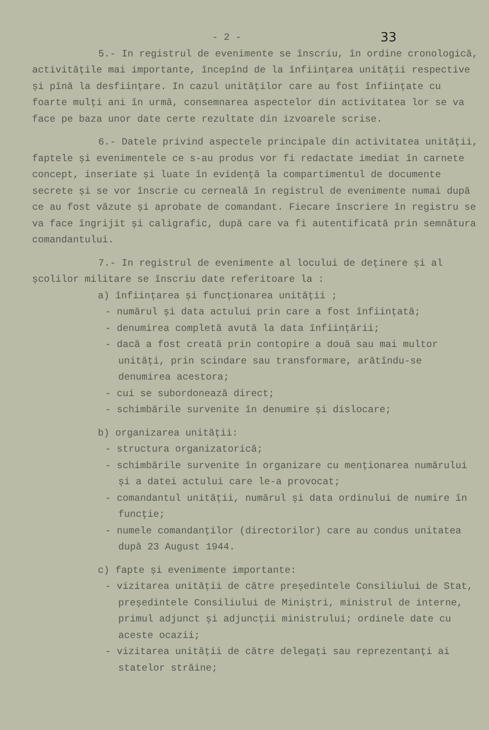- 2 - 33
5.- In registrul de evenimente se înscriu, în ordine cronologică, activitățile mai importante, începînd de la înființarea unității respective și pînă la desființare. In cazul unităților care au fost înființate cu foarte mulți ani în urmă, consemnarea aspectelor din activitatea lor se va face pe baza unor date certe rezultate din izvoarele scrise.
6.- Datele privind aspectele principale din activitatea unității, faptele și evenimentele ce s-au produs vor fi redactate imediat în carnete concept, inseriate și luate în evidență la compartimentul de documente secrete și se vor înscrie cu cerneală în registrul de evenimente numai după ce au fost văzute și aprobate de comandant. Fiecare înscriere în registru se va face îngrijit și caligrafic, după care va fi autentificată prin semnătura comandantului.
7.- In registrul de evenimente al locului de deținere și al școlilor militare se înscriu date referitoare la :
a) înființarea și funcționarea unității ;
- numărul și data actului prin care a fost înființată;
- denumirea completă avută la data înființării;
- dacă a fost creată prin contopire a două sau mai multor unități, prin scindare sau transformare, arătîndu-se denumirea acestora;
- cui se subordonează direct;
- schimbările survenite în denumire și dislocare;
b) organizarea unității:
- structura organizatorică;
- schimbările survenite în organizare cu menționarea numărului și a datei actului care le-a provocat;
- comandantul unității, numărul și data ordinului de numire în funcție;
- numele comandanților (directorilor) care au condus unitatea după 23 August 1944.
c) fapte și evenimente importante:
- vizitarea unității de către președintele Consiliului de Stat, președintele Consiliului de Miniștri, ministrul de interne, primul adjunct și adjuncții ministrului; ordinele date cu aceste ocazii;
- vizitarea unității de către delegați sau reprezentanți ai statelor străine;